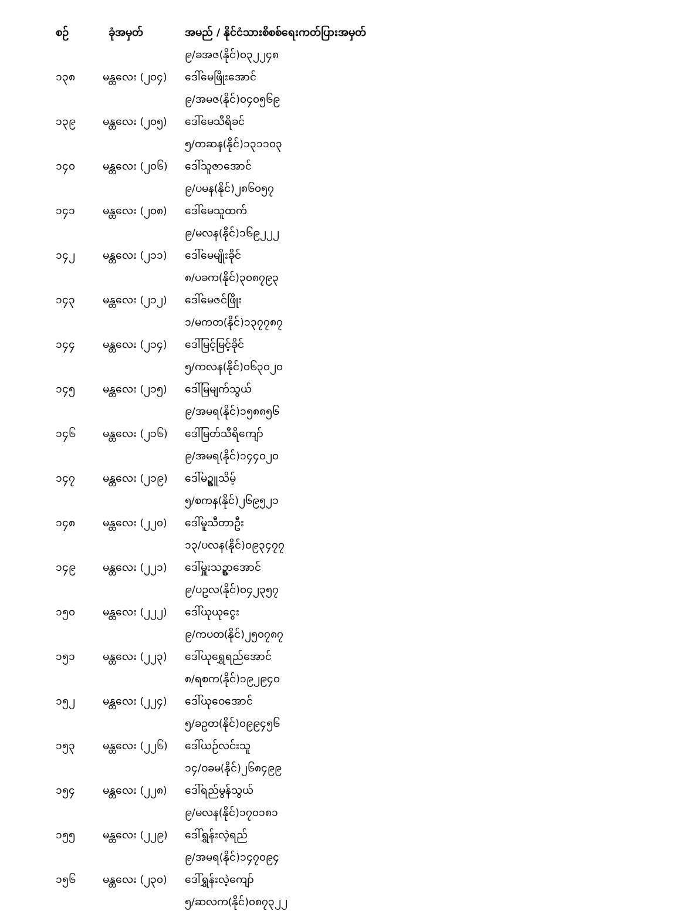| စဉ် | ခုံအမှတ် | အမည် / နိုင်ငံသားစိစစ်ရေးကတ်ပြားအမှတ် |
| --- | --- | --- |
| | | ၉/ခအဇ(နိုင်)၀၃၂၂၄၈ |
| ၁၃၈ | မန္တလေး (၂၀၄) | ဒေါ်မေဖြိုးအောင် |
| | | ၉/အမဇ(နိုင်)၀၄၀၅၆၉ |
| ၁၃၉ | မန္တလေး (၂၀၅) | ဒေါ်မေသီရိခင် |
| | | ၅/တဆန(နိုင်)၁၃၁၁၀၃ |
| ၁၄၀ | မန္တလေး (၂၀၆) | ဒေါ်သူဇာအောင် |
| | | ၉/ပမန(နိုင်)၂၈၆၀၅၇ |
| ၁၄၁ | မန္တလေး (၂၀၈) | ဒေါ်မေသူထက် |
| | | ၉/မလန(နိုင်)၁၆၉၂၂၂ |
| ၁၄၂ | မန္တလေး (၂၁၁) | ဒေါ်မေမျိုးခိုင် |
| | | ၈/ပခက(နိုင်)၃၀၈၇၉၃ |
| ၁၄၃ | မန္တလေး (၂၁၂) | ဒေါ်မေဇင်ဖြိုး |
| | | ၁/မကတ(နိုင်)၁၃၇၇၈၇ |
| ၁၄၄ | မန္တလေး (၂၁၄) | ဒေါ်မြင့်မြင့်ခိုင် |
| | | ၅/ကလန(နိုင်)၀၆၃၀၂၀ |
| ၁၄၅ | မန္တလေး (၂၁၅) | ဒေါ်မြမျက်သွယ် |
| | | ၉/အမရ(နိုင်)၁၅၈၈၅၆ |
| ၁၄၆ | မန္တလေး (၂၁၆) | ဒေါ်မြတ်သီရိကျော် |
| | | ၉/အမရ(နိုင်)၁၄၄၀၂၀ |
| ၁၄၇ | မန္တလေး (၂၁၉) | ဒေါ်မဥ္စူသိမ့် |
| | | ၅/စကန(နိုင်)၂၆၉၅၂၁ |
| ၁၄၈ | မန္တလေး (၂၂၀) | ဒေါ်မူသီတာဦး |
| | | ၁၃/ပလန(နိုင်)၀၉၃၄၇၇ |
| ၁၄၉ | မန္တလေး (၂၂၁) | ဒေါ်မှူးသဥ္စာအောင် |
| | | ၉/ပဥလ(နိုင်)၀၄၂၃၅၇ |
| ၁၅၀ | မန္တလေး (၂၂၂) | ဒေါ်ယုယုငွေး |
| | | ၉/ကပတ(နိုင်)၂၅၀၇၈၇ |
| ၁၅၁ | မန္တလေး (၂၂၃) | ဒေါ်ယုရွှေရည်အောင် |
| | | ၈/ရစက(နိုင်)၁၉၂၉၄၀ |
| ၁၅၂ | မန္တလေး (၂၂၄) | ဒေါ်ယုဝေအောင် |
| | | ၅/ခဥတ(နိုင်)၀၉၉၄၅၆ |
| ၁၅၃ | မန္တလေး (၂၂၆) | ဒေါ်ယဉ်လင်းသူ |
| | | ၁၄/ဝခမ(နိုင်)၂၆၈၄၉၉ |
| ၁၅၄ | မန္တလေး (၂၂၈) | ဒေါ်ရည်မွန်သွယ် |
| | | ၉/မလန(နိုင်)၁၇၀၁၈၁ |
| ၁၅၅ | မန္တလေး (၂၂၉) | ဒေါ်ရွှန်းလဲ့ရည် |
| | | ၉/အမရ(နိုင်)၁၄၇၀၉၄ |
| ၁၅၆ | မန္တလေး (၂၃၀) | ဒေါ်ရွှန်းလဲ့ကျော် |
| | | ၅/ဆလက(နိုင်)၀၈၇၃၂၂ |